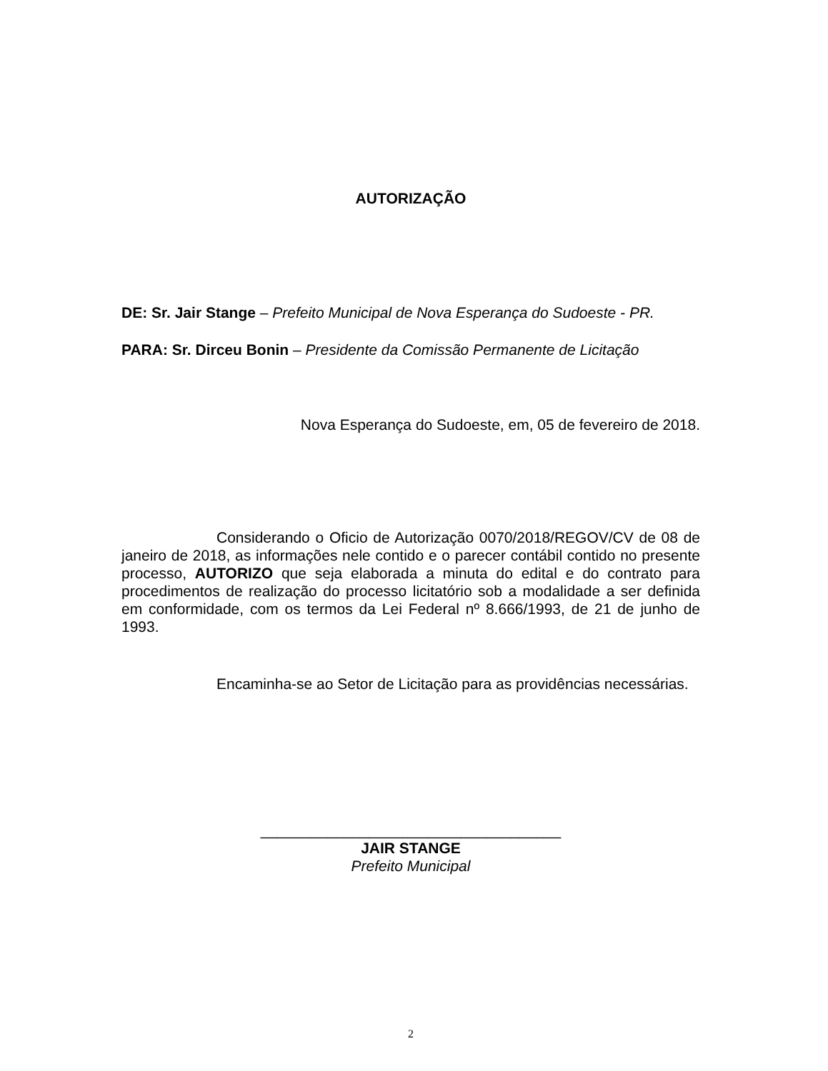AUTORIZAÇÃO
DE: Sr. Jair Stange – Prefeito Municipal de Nova Esperança do Sudoeste - PR.
PARA: Sr. Dirceu Bonin – Presidente da Comissão Permanente de Licitação
Nova Esperança do Sudoeste, em, 05 de fevereiro de 2018.
Considerando o Oficio de Autorização 0070/2018/REGOV/CV de 08 de janeiro de 2018, as informações nele contido e o parecer contábil contido no presente processo, AUTORIZO que seja elaborada a minuta do edital e do contrato para procedimentos de realização do processo licitatório sob a modalidade a ser definida em conformidade, com os termos da Lei Federal nº 8.666/1993, de 21 de junho de 1993.
Encaminha-se ao Setor de Licitação para as providências necessárias.
____________________________________
JAIR STANGE
Prefeito Municipal
2